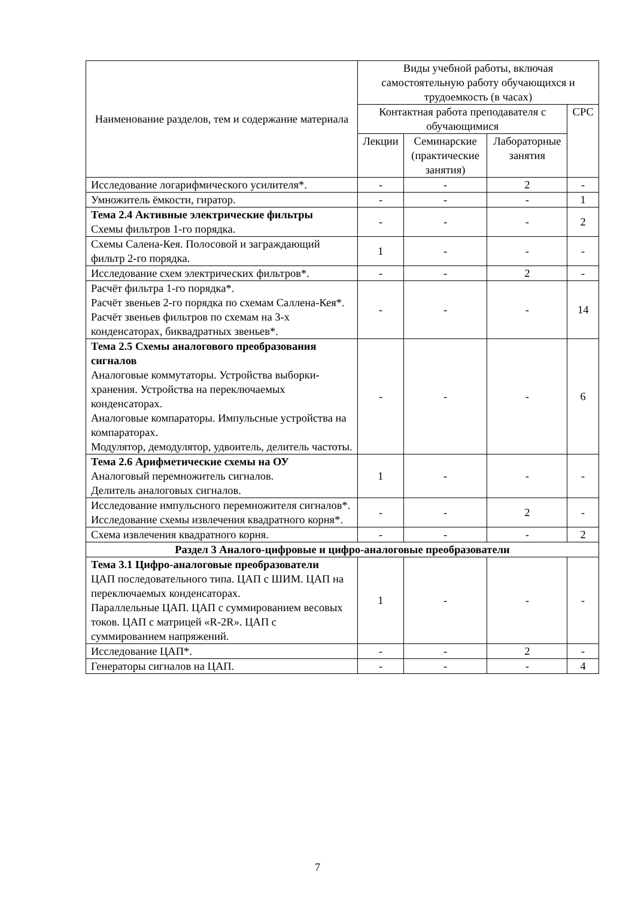| Наименование разделов, тем и содержание материала | Виды учебной работы, включая самостоятельную работу обучающихся и трудоемкость (в часах) | | | |
| --- | --- | --- | --- | --- |
| | Контактная работа преподавателя с обучающимися | | | СРС |
| | Лекции | Семинарские (практические занятия) | Лабораторные занятия | |
| Исследование логарифмического усилителя*. | - | - | 2 | - |
| Умножитель ёмкости, гиратор. | - | - | - | 1 |
| Тема 2.4 Активные электрические фильтры Схемы фильтров 1-го порядка. | - | - | - | 2 |
| Схемы Салена-Кея. Полосовой и заграждающий фильтр 2-го порядка. | 1 | - | - | - |
| Исследование схем электрических фильтров*. | - | - | 2 | - |
| Расчёт фильтра 1-го порядка*. Расчёт звеньев 2-го порядка по схемам Саллена-Кея*. Расчёт звеньев фильтров по схемам на 3-х конденсаторах, биквадратных звеньев*. | - | - | - | 14 |
| Тема 2.5 Схемы аналогового преобразования сигналов Аналоговые коммутаторы. Устройства выборки-хранения. Устройства на переключаемых конденсаторах. Аналоговые компараторы. Импульсные устройства на компараторах. Модулятор, демодулятор, удвоитель, делитель частоты. | - | - | - | 6 |
| Тема 2.6 Арифметические схемы на ОУ Аналоговый перемножитель сигналов. Делитель аналоговых сигналов. | 1 | - | - | - |
| Исследование импульсного перемножителя сигналов*. Исследование схемы извлечения квадратного корня*. | - | - | 2 | - |
| Схема извлечения квадратного корня. | - | - | - | 2 |
| Раздел 3 Аналого-цифровые и цифро-аналоговые преобразователи | | | | |
| Тема 3.1 Цифро-аналоговые преобразователи ЦАП последовательного типа. ЦАП с ШИМ. ЦАП на переключаемых конденсаторах. Параллельные ЦАП. ЦАП с суммированием весовых токов. ЦАП с матрицей «R-2R». ЦАП с суммированием напряжений. | 1 | - | - | - |
| Исследование ЦАП*. | - | - | 2 | - |
| Генераторы сигналов на ЦАП. | - | - | - | 4 |
7